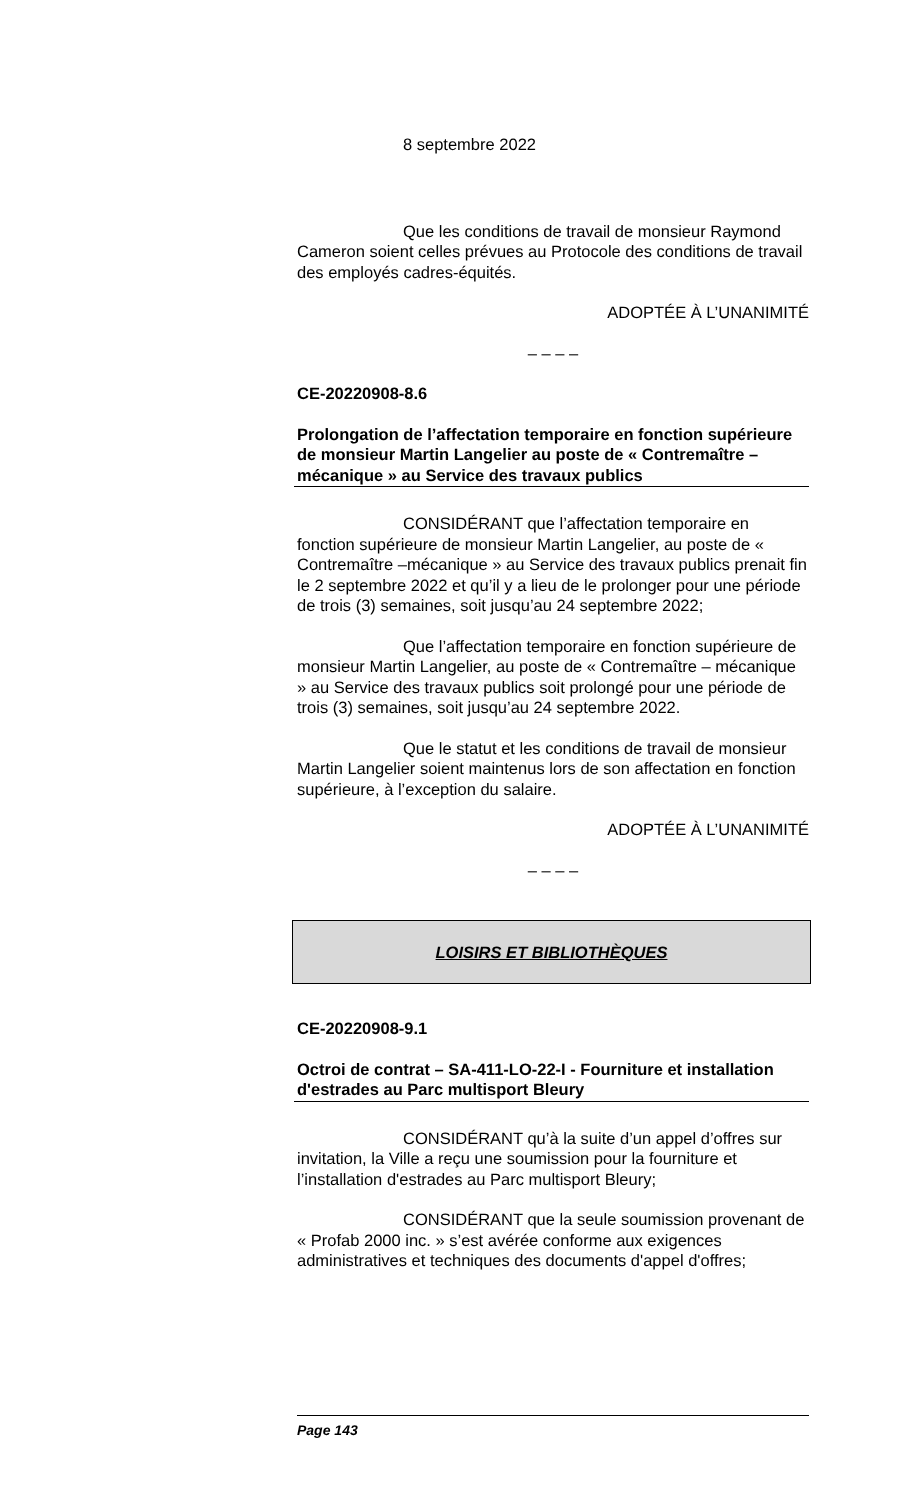8 septembre 2022
Que les conditions de travail de monsieur Raymond Cameron soient celles prévues au Protocole des conditions de travail des employés cadres-équités.
ADOPTÉE À L’UNANIMITÉ
– – – –
CE-20220908-8.6
Prolongation de l’affectation temporaire en fonction supérieure de monsieur Martin Langelier au poste de « Contremaître –mécanique » au Service des travaux publics
CONSIDÉRANT que l’affectation temporaire en fonction supérieure de monsieur Martin Langelier, au poste de « Contremaître –mécanique » au Service des travaux publics prenait fin le 2 septembre 2022 et qu’il y a lieu de le prolonger pour une période de trois (3) semaines, soit jusqu’au 24 septembre 2022;
Que l’affectation temporaire en fonction supérieure de monsieur Martin Langelier, au poste de « Contremaître – mécanique » au Service des travaux publics soit prolongé pour une période de trois (3) semaines, soit jusqu’au 24 septembre 2022.
Que le statut et les conditions de travail de monsieur Martin Langelier soient maintenus lors de son affectation en fonction supérieure, à l’exception du salaire.
ADOPTÉE À L’UNANIMITÉ
– – – –
LOISIRS ET BIBLIOTHÈQUES
CE-20220908-9.1
Octroi de contrat – SA-411-LO-22-I - Fourniture et installation d'estrades au Parc multisport Bleury
CONSIDÉRANT qu’à la suite d’un appel d’offres sur invitation, la Ville a reçu une soumission pour la fourniture et l’installation d'estrades au Parc multisport Bleury;
CONSIDÉRANT que la seule soumission provenant de « Profab 2000 inc. » s’est avérée conforme aux exigences administratives et techniques des documents d'appel d'offres;
Page 143